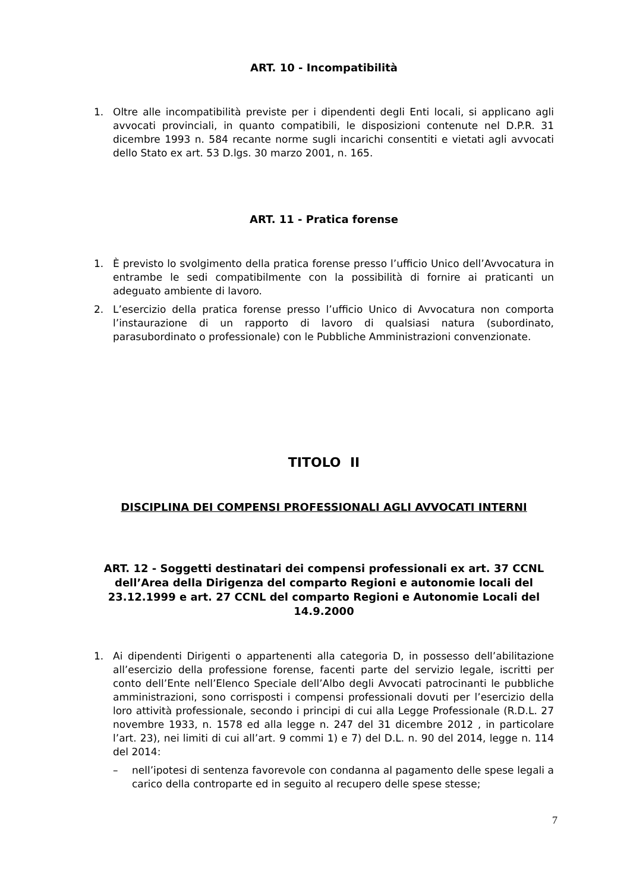ART. 10 - Incompatibilità
1. Oltre alle incompatibilità previste per i dipendenti degli Enti locali, si applicano agli avvocati provinciali, in quanto compatibili, le disposizioni contenute nel D.P.R. 31 dicembre 1993 n. 584 recante norme sugli incarichi consentiti e vietati agli avvocati dello Stato ex art. 53 D.lgs. 30 marzo 2001, n. 165.
ART. 11 - Pratica forense
1. È previsto lo svolgimento della pratica forense presso l’ufficio Unico dell’Avvocatura in entrambe le sedi compatibilmente con la possibilità di fornire ai praticanti un adeguato ambiente di lavoro.
2. L’esercizio della pratica forense presso l’ufficio Unico di Avvocatura non comporta l’instaurazione di un rapporto di lavoro di qualsiasi natura (subordinato, parasubordinato o professionale) con le Pubbliche Amministrazioni convenzionate.
TITOLO II
DISCIPLINA DEI COMPENSI PROFESSIONALI AGLI AVVOCATI INTERNI
ART. 12 - Soggetti destinatari dei compensi professionali ex art. 37 CCNL dell’Area della Dirigenza del comparto Regioni e autonomie locali del 23.12.1999 e art. 27 CCNL del comparto Regioni e Autonomie Locali del 14.9.2000
1. Ai dipendenti Dirigenti o appartenenti alla categoria D, in possesso dell’abilitazione all’esercizio della professione forense, facenti parte del servizio legale, iscritti per conto dell’Ente nell’Elenco Speciale dell’Albo degli Avvocati patrocinanti le pubbliche amministrazioni, sono corrisposti i compensi professionali dovuti per l’esercizio della loro attività professionale, secondo i principi di cui alla Legge Professionale (R.D.L. 27 novembre 1933, n. 1578 ed alla legge n. 247 del 31 dicembre 2012 , in particolare l’art. 23), nei limiti di cui all’art. 9 commi 1) e 7) del D.L. n. 90 del 2014, legge n. 114 del 2014:
– nell’ipotesi di sentenza favorevole con condanna al pagamento delle spese legali a carico della controparte ed in seguito al recupero delle spese stesse;
7